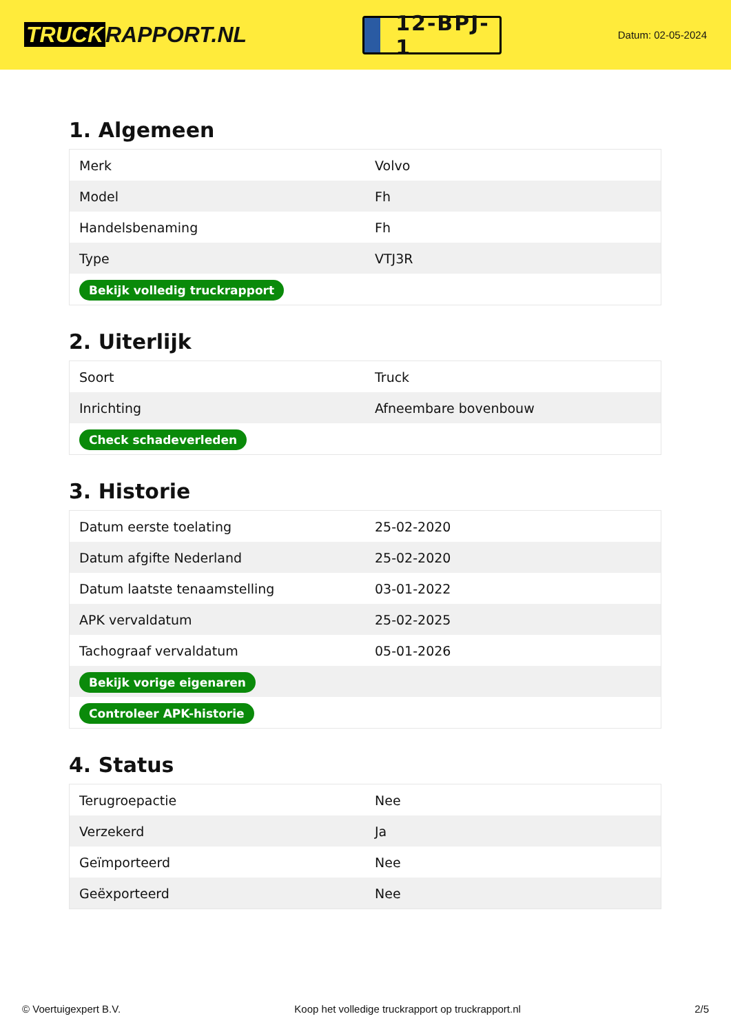TRUCK RAPPORT.NL
12-BPJ-1
Datum: 02-05-2024
1. Algemeen
| Merk | Volvo |
| Model | Fh |
| Handelsbenaming | Fh |
| Type | VTJ3R |
| Bekijk volledig truckrapport | |
2. Uiterlijk
| Soort | Truck |
| Inrichting | Afneembare bovenbouw |
| Check schadeverleden | |
3. Historie
| Datum eerste toelating | 25-02-2020 |
| Datum afgifte Nederland | 25-02-2020 |
| Datum laatste tenaamstelling | 03-01-2022 |
| APK vervaldatum | 25-02-2025 |
| Tachograaf vervaldatum | 05-01-2026 |
| Bekijk vorige eigenaren | |
| Controleer APK-historie | |
4. Status
| Terugroepactie | Nee |
| Verzekerd | Ja |
| Geïmporteerd | Nee |
| Geëxporteerd | Nee |
© Voertuigexpert B.V. Koop het volledige truckrapport op truckrapport.nl 2/5